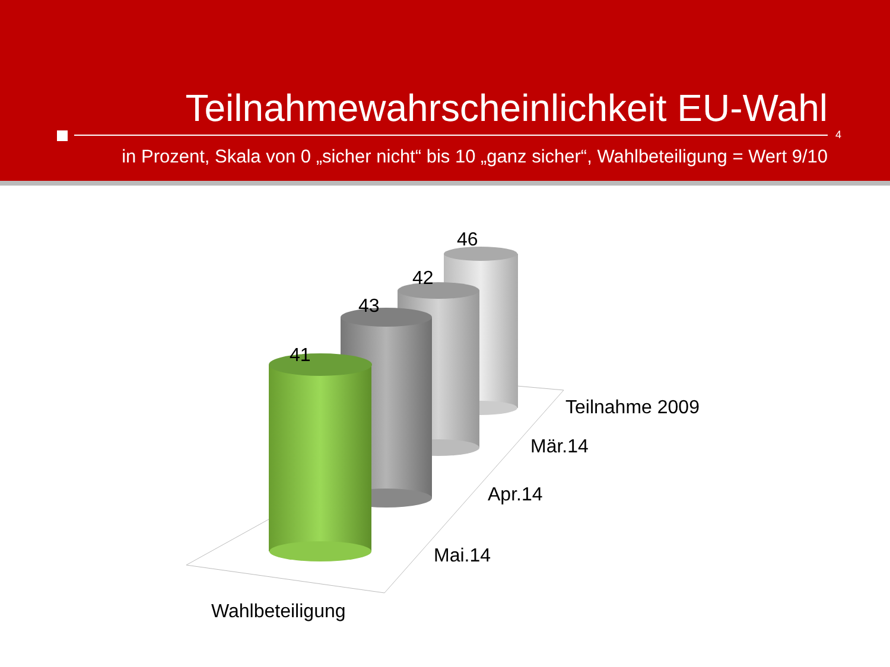Teilnahmewahrscheinlichkeit EU-Wahl
4
in Prozent, Skala von 0 „sicher nicht“ bis 10 „ganz sicher“, Wahlbeteiligung = Wert 9/10
46
42
43
41
Teilnahme 2009
Mär.14
Apr.14
Mai.14
Wahlbeteiligung